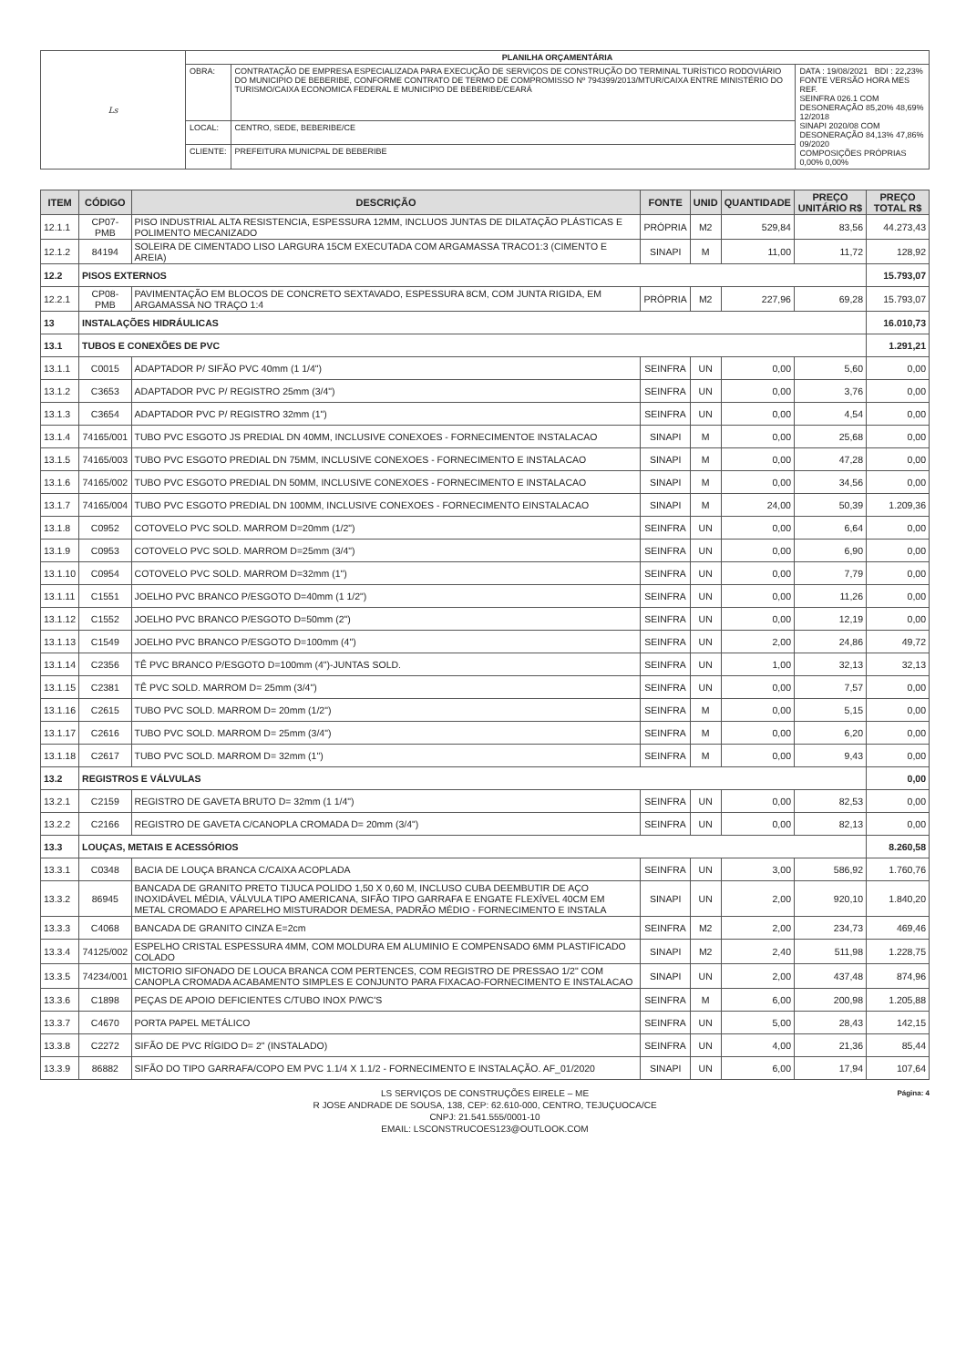| Ls | PLANILHA ORÇAMENTÁRIA | | |
| | OBRA: | CONTRATAÇÃO DE EMPRESA ESPECIALIZADA PARA EXECUÇÃO DE SERVIÇOS DE CONSTRUÇÃO DO TERMINAL TURÍSTICO RODOVIÁRIO DO MUNICIPIO DE BEBERIBE, CONFORME CONTRATO DE TERMO DE COMPROMISSO Nº 794399/2013/MTUR/CAIXA ENTRE MINISTÉRIO DO TURISMO/CAIXA ECONOMICA FEDERAL E MUNICIPIO DE BEBERIBE/CEARÁ | DATA : 19/08/2021 BDI : 22,23% FONTE VERSÃO HORA MES REF. SEINFRA 026.1 COM DESONERAÇÃO 85,20% 48,69% 12/2018 SINAPI 2020/08 COM DESONERAÇÃO 84,13% 47,86% 09/2020 COMPOSIÇÕES PRÓPRIAS 0,00% 0,00% |
| | LOCAL: | CENTRO, SEDE, BEBERIBE/CE | |
| | CLIENTE: | PREFEITURA MUNICPAL DE BEBERIBE | |
| ITEM | CÓDIGO | DESCRIÇÃO | FONTE | UNID | QUANTIDADE | PREÇO UNITÁRIO R$ | PREÇO TOTAL R$ |
| --- | --- | --- | --- | --- | --- | --- | --- |
| 12.1.1 | CP07-PMB | PISO INDUSTRIAL ALTA RESISTENCIA, ESPESSURA 12MM, INCLUOS JUNTAS DE DILATAÇÃO PLÁSTICAS E POLIMENTO MECANIZADO | PRÓPRIA | M2 | 529,84 | 83,56 | 44.273,43 |
| 12.1.2 | 84194 | SOLEIRA DE CIMENTADO LISO LARGURA 15CM EXECUTADA COM ARGAMASSA TRACO1:3 (CIMENTO E AREIA) | SINAPI | M | 11,00 | 11,72 | 128,92 |
| 12.2 | PISOS EXTERNOS | | | | | | 15.793,07 |
| 12.2.1 | CP08-PMB | PAVIMENTAÇÃO EM BLOCOS DE CONCRETO SEXTAVADO, ESPESSURA 8CM, COM JUNTA RIGIDA, EM ARGAMASSA NO TRAÇO 1:4 | PRÓPRIA | M2 | 227,96 | 69,28 | 15.793,07 |
| 13 | INSTALAÇÕES HIDRÁULICAS | | | | | | 16.010,73 |
| 13.1 | TUBOS E CONEXÕES DE PVC | | | | | | 1.291,21 |
| 13.1.1 | C0015 | ADAPTADOR P/ SIFÃO PVC 40mm (1 1/4") | SEINFRA | UN | 0,00 | 5,60 | 0,00 |
| 13.1.2 | C3653 | ADAPTADOR PVC P/ REGISTRO 25mm (3/4") | SEINFRA | UN | 0,00 | 3,76 | 0,00 |
| 13.1.3 | C3654 | ADAPTADOR PVC P/ REGISTRO 32mm (1") | SEINFRA | UN | 0,00 | 4,54 | 0,00 |
| 13.1.4 | 74165/001 | TUBO PVC ESGOTO JS PREDIAL DN 40MM, INCLUSIVE CONEXOES - FORNECIMENTOE INSTALACAO | SINAPI | M | 0,00 | 25,68 | 0,00 |
| 13.1.5 | 74165/003 | TUBO PVC ESGOTO PREDIAL DN 75MM, INCLUSIVE CONEXOES - FORNECIMENTO E INSTALACAO | SINAPI | M | 0,00 | 47,28 | 0,00 |
| 13.1.6 | 74165/002 | TUBO PVC ESGOTO PREDIAL DN 50MM, INCLUSIVE CONEXOES - FORNECIMENTO E INSTALACAO | SINAPI | M | 0,00 | 34,56 | 0,00 |
| 13.1.7 | 74165/004 | TUBO PVC ESGOTO PREDIAL DN 100MM, INCLUSIVE CONEXOES - FORNECIMENTO EINSTALACAO | SINAPI | M | 24,00 | 50,39 | 1.209,36 |
| 13.1.8 | C0952 | COTOVELO PVC SOLD. MARROM D=20mm (1/2") | SEINFRA | UN | 0,00 | 6,64 | 0,00 |
| 13.1.9 | C0953 | COTOVELO PVC SOLD. MARROM D=25mm (3/4") | SEINFRA | UN | 0,00 | 6,90 | 0,00 |
| 13.1.10 | C0954 | COTOVELO PVC SOLD. MARROM D=32mm (1") | SEINFRA | UN | 0,00 | 7,79 | 0,00 |
| 13.1.11 | C1551 | JOELHO PVC BRANCO P/ESGOTO D=40mm (1 1/2") | SEINFRA | UN | 0,00 | 11,26 | 0,00 |
| 13.1.12 | C1552 | JOELHO PVC BRANCO P/ESGOTO D=50mm (2") | SEINFRA | UN | 0,00 | 12,19 | 0,00 |
| 13.1.13 | C1549 | JOELHO PVC BRANCO P/ESGOTO D=100mm (4") | SEINFRA | UN | 2,00 | 24,86 | 49,72 |
| 13.1.14 | C2356 | TÊ PVC BRANCO P/ESGOTO D=100mm (4")-JUNTAS SOLD. | SEINFRA | UN | 1,00 | 32,13 | 32,13 |
| 13.1.15 | C2381 | TÊ PVC SOLD. MARROM D= 25mm (3/4") | SEINFRA | UN | 0,00 | 7,57 | 0,00 |
| 13.1.16 | C2615 | TUBO PVC SOLD. MARROM D= 20mm (1/2") | SEINFRA | M | 0,00 | 5,15 | 0,00 |
| 13.1.17 | C2616 | TUBO PVC SOLD. MARROM D= 25mm (3/4") | SEINFRA | M | 0,00 | 6,20 | 0,00 |
| 13.1.18 | C2617 | TUBO PVC SOLD. MARROM D= 32mm (1") | SEINFRA | M | 0,00 | 9,43 | 0,00 |
| 13.2 | REGISTROS E VÁLVULAS | | | | | | 0,00 |
| 13.2.1 | C2159 | REGISTRO DE GAVETA BRUTO D= 32mm (1 1/4") | SEINFRA | UN | 0,00 | 82,53 | 0,00 |
| 13.2.2 | C2166 | REGISTRO DE GAVETA C/CANOPLA CROMADA D= 20mm (3/4") | SEINFRA | UN | 0,00 | 82,13 | 0,00 |
| 13.3 | LOUÇAS, METAIS E ACESSÓRIOS | | | | | | 8.260,58 |
| 13.3.1 | C0348 | BACIA DE LOUÇA BRANCA C/CAIXA ACOPLADA | SEINFRA | UN | 3,00 | 586,92 | 1.760,76 |
| 13.3.2 | 86945 | BANCADA DE GRANITO PRETO TIJUCA POLIDO 1,50 X 0,60 M, INCLUSO CUBA DEEMBUTIR DE AÇO INOXIDÁVEL MÉDIA, VÁLVULA TIPO AMERICANA, SIFÃO TIPO GARRAFA E ENGATE FLEXÍVEL 40CM EM METAL CROMADO E APARELHO MISTURADOR DEMESA, PADRÃO MÉDIO - FORNECIMENTO E INSTALA | SINAPI | UN | 2,00 | 920,10 | 1.840,20 |
| 13.3.3 | C4068 | BANCADA DE GRANITO CINZA E=2cm | SEINFRA | M2 | 2,00 | 234,73 | 469,46 |
| 13.3.4 | 74125/002 | ESPELHO CRISTAL ESPESSURA 4MM, COM MOLDURA EM ALUMINIO E COMPENSADO 6MM PLASTIFICADO COLADO | SINAPI | M2 | 2,40 | 511,98 | 1.228,75 |
| 13.3.5 | 74234/001 | MICTORIO SIFONADO DE LOUCA BRANCA COM PERTENCES, COM REGISTRO DE PRESSAO 1/2" COM CANOPLA CROMADA ACABAMENTO SIMPLES E CONJUNTO PARA FIXACAO-FORNECIMENTO E INSTALACAO | SINAPI | UN | 2,00 | 437,48 | 874,96 |
| 13.3.6 | C1898 | PEÇAS DE APOIO DEFICIENTES C/TUBO INOX P/WC'S | SEINFRA | M | 6,00 | 200,98 | 1.205,88 |
| 13.3.7 | C4670 | PORTA PAPEL METÁLICO | SEINFRA | UN | 5,00 | 28,43 | 142,15 |
| 13.3.8 | C2272 | SIFÃO DE PVC RÍGIDO D= 2" (INSTALADO) | SEINFRA | UN | 4,00 | 21,36 | 85,44 |
| 13.3.9 | 86882 | SIFÃO DO TIPO GARRAFA/COPO EM PVC 1.1/4 X 1.1/2 - FORNECIMENTO E INSTALAÇÃO. AF_01/2020 | SINAPI | UN | 6,00 | 17,94 | 107,64 |
Página: 4 LS SERVIÇOS DE CONSTRUÇÕES EIRELE – ME
R JOSE ANDRADE DE SOUSA, 138, CEP: 62.610-000, CENTRO, TEJUÇUOCA/CE
CNPJ: 21.541.555/0001-10
EMAIL: LSCONSTRUCOES123@OUTLOOK.COM